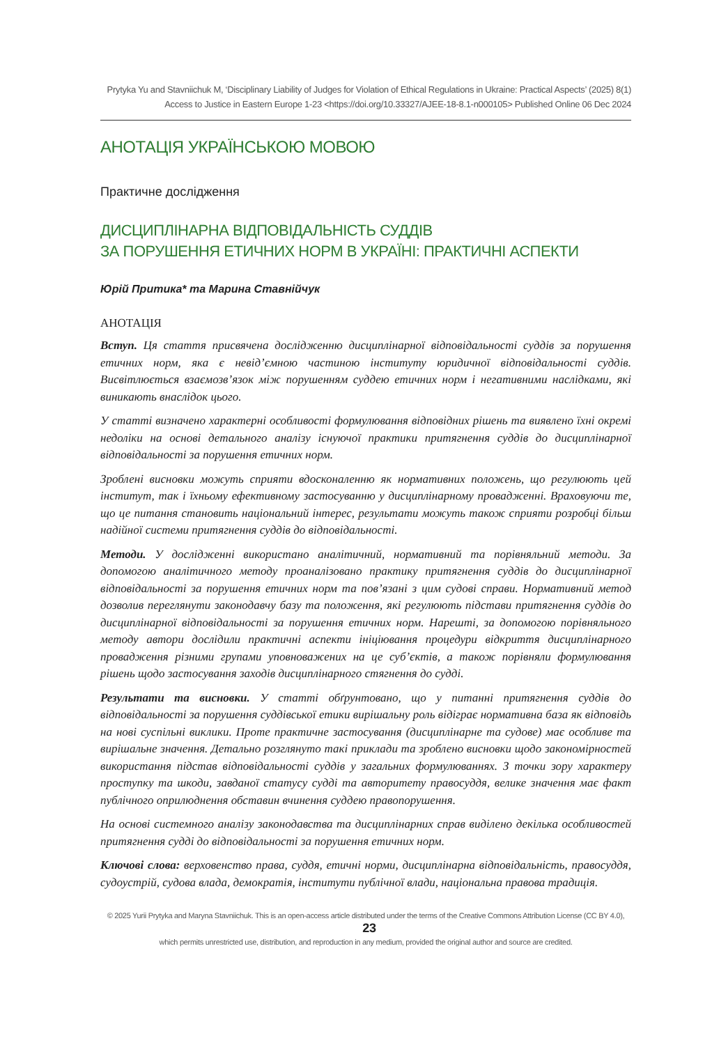Prytyka Yu and Stavniichuk M, ‘Disciplinary Liability of Judges for Violation of Ethical Regulations in Ukraine: Practical Aspects’ (2025) 8(1)
Access to Justice in Eastern Europe 1-23 <https://doi.org/10.33327/AJEE-18-8.1-n000105> Published Online 06 Dec 2024
АНОТАЦІЯ УКРАЇНСЬКОЮ МОВОЮ
Практичне дослідження
ДИСЦИПЛІНАРНА ВІДПОВІДАЛЬНІСТЬ СУДДІВ
ЗА ПОРУШЕННЯ ЕТИЧНИХ НОРМ В УКРАЇНІ: ПРАКТИЧНІ АСПЕКТИ
Юрій Притика* та Марина Ставнійчук
АНОТАЦІЯ
Вступ. Ця стаття присвячена дослідженню дисциплінарної відповідальності суддів за порушення етичних норм, яка є невід’ємною частиною інституту юридичної відповідальності суддів. Висвітлюється взаємозв’язок між порушенням суддею етичних норм і негативними наслідками, які виникають внаслідок цього.
У статті визначено характерні особливості формулювання відповідних рішень та виявлено їхні окремі недоліки на основі детального аналізу існуючої практики притягнення суддів до дисциплінарної відповідальності за порушення етичних норм.
Зроблені висновки можуть сприяти вдосконаленню як нормативних положень, що регулюють цей інститут, так і їхньому ефективному застосуванню у дисциплінарному провадженні. Враховуючи те, що це питання становить національний інтерес, результати можуть також сприяти розробці більш надійної системи притягнення суддів до відповідальності.
Методи. У дослідженні використано аналітичний, нормативний та порівняльний методи. За допомогою аналітичного методу проаналізовано практику притягнення суддів до дисциплінарної відповідальності за порушення етичних норм та пов’язані з цим судові справи. Нормативний метод дозволив переглянути законодавчу базу та положення, які регулюють підстави притягнення суддів до дисциплінарної відповідальності за порушення етичних норм. Нарешті, за допомогою порівняльного методу автори дослідили практичні аспекти ініціювання процедури відкриття дисциплінарного провадження різними групами уповноважених на це суб’єктів, а також порівняли формулювання рішень щодо застосування заходів дисциплінарного стягнення до судді.
Результати та висновки. У статті обґрунтовано, що у питанні притягнення суддів до відповідальності за порушення суддівської етики вирішальну роль відіграє нормативна база як відповідь на нові суспільні виклики. Проте практичне застосування (дисциплінарне та судове) має особливе та вирішальне значення. Детально розглянуто такі приклади та зроблено висновки щодо закономірностей використання підстав відповідальності суддів у загальних формулюваннях. З точки зору характеру проступку та шкоди, завданої статусу судді та авторитету правосуддя, велике значення має факт публічного оприлюднення обставин вчинення суддею правопорушення.
На основі системного аналізу законодавства та дисциплінарних справ виділено декілька особливостей притягнення судді до відповідальності за порушення етичних норм.
Ключові слова: верховенство права, суддя, етичні норми, дисциплінарна відповідальність, правосуддя, судоустрій, судова влада, демократія, інститути публічної влади, національна правова традиція.
© 2025 Yurii Prytyka and Maryna Stavniichuk. This is an open-access article distributed under the terms of the Creative Commons Attribution License (CC BY 4.0), 23
which permits unrestricted use, distribution, and reproduction in any medium, provided the original author and source are credited.